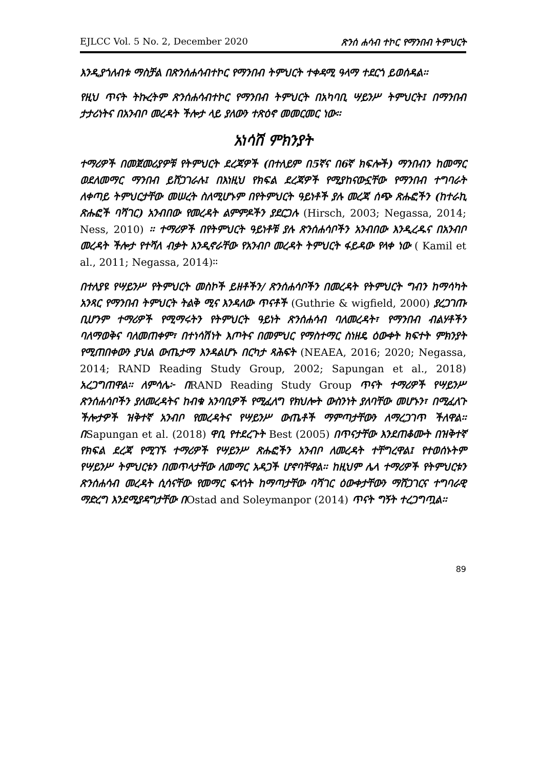EJLCC Vol. 5 No. 2, December 2020 ጽንሰ ሐሳብ ተኮር የማንበብ ትምህርት
እንዲያጎለብቱ ማስቻል በጽንሰሐሳብተኮር የማንበብ ትምህርት ተቀዳሚ ዓላማ ተደርጎ ይወሰዳል፡፡
የዚህ ጥናት ትኩረትም ጽንሰሐሳብተኮር የማንበብ ትምህርት በአካባቢ ሣይንሥ ትምህርት፤ በማንበብ ታታሪነትና በአንብቦ መረዳት ችሎታ ላይ ያለውን ተጽዕኖ መመርመር ነው፡፡
አነሳሽ ምክንያት
ተማሪዎች በመጀመሪያዎቹ የትምህርት ደረጃዎች (በተለይም በ5ኛና በ6ኛ ክፍሎች) ማንበብን ከመማር ወደለመማር ማንበብ ይሸጋገራሉ፤ በእነዚህ የክፍል ደረጃዎች የሚያከናውኗቸው የማንበብ ተግባራት ለቀጣይ ትምህርታቸው መሠረት ስለሚሆኑም በየትምህርት ዓይነቶች ያሉ መረጃ ሰጭ ጽሑፎችን (ከተራኪ ጽሑፎች ባሻገር) አንብበው የመረዳት ልምምዶችን ያደርጋሉ (Hirsch, 2003; Negassa, 2014; Ness, 2010) ፡፡ ተማሪዎች በየትምህርት ዓይነቶቹ ያሉ ጽንሰሐሳቦችን አንብበው እንዲረዱና በአንብቦ መረዳት ችሎታ የተሻለ ብቃት እንዲኖራቸው የአንብቦ መረዳት ትምህርት ፋይዳው የላቀ ነው ( Kamil et al., 2011; Negassa, 2014)፡፡
በተለያዩ የሣይንሥ የትምህርት መስኮች ይዘቶችን/ ጽንሰሐሳቦችን በመረዳት የትምህርት ግብን ከማሳካት አንጻር የማንበብ ትምህርት ትልቅ ሚና እንዳለው ጥናቶች (Guthrie & wigfield, 2000) ያረጋገጡ ቢሆንም ተማሪዎች የሚማሩትን የትምህርት ዓይነት ጽንሰሐሳብ ባለመረዳት፣ የማንበብ ብልሃቶችን ባለማወቅና ባለመጠቀም፣ በተነሳሽነት እጦትና በመምህር የማስተማር ስነዘዴ ዕውቀት ክፍተት ምክንያት የሚጠበቀውን ያህል ውጤታማ እንዳልሆኑ በርካታ ጻሕፍት (NEAEA, 2016; 2020; Negassa, 2014; RAND Reading Study Group, 2002; Sapungan et al., 2018) አረጋግጠዋል፡፡ ለምሳሌ፦ በRAND Reading Study Group ጥናት ተማሪዎች የሣይንሥ ጽንሰሐሳቦችን ያለመረዳትና ከብቁ አንባቢዎች የሚፈለግ የክህሎት ውስንነት ያለባቸው መሆኑን፣ በሚፈለጉ ችሎታዎች ዝቅተኛ አንብቦ የመረዳትና የሣይንሥ ውጤቶች ማምጣታቸውን ለማረጋገጥ ችለዋል፡፡ በSapungan et al. (2018) ዋቢ የተደረጉት Best (2005) በጥናታቸው እንደጠቆሙት በዝቅተኛ የክፍል ደረጃ የሚገኙ ተማሪዎች የሣይንሥ ጽሑፎችን አንብቦ ለመረዳት ተቸግረዋል፤ የተወሰኑትም የሣይንሥ ትምህርቱን በመጥላታቸው ለመማር አዳጋች ሆኖባቸዋል፡፡ ከዚህም ሌላ ተማሪዎች የትምህርቱን ጽንሰሐሳብ መረዳት ሲሳናቸው የመማር ፍላጎት ከማጣታቸው ባሻገር ዕውቀታቸውን ማሸጋገርና ተግባራዊ ማድረግ እንደሚያዳግታቸው በOstad and Soleymanpor (2014) ጥናት ግኝት ተረጋግጧል፡፡
89